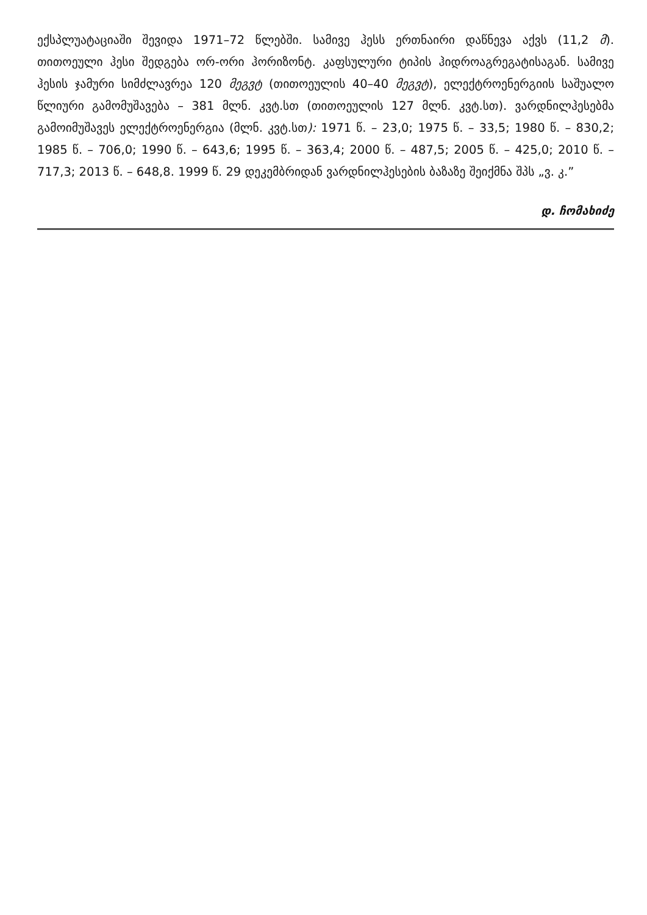ექსპლუატაციაში შევიდა 1971–72 წლებში. სამივე ჰესს ერთნაირი დაწნევა აქვს (11,2 მ). თითოეული ჰესი შედგება ორ-ორი ჰორიზონტ. კაფსულური ტიპის ჰიდროაგრეგატისაგან. სამივე ჰესის ჯამური სიმძლავრეა 120 მეგვტ (თითოეულის 40–40 მეგვტ), ელექტროენერგიის საშუალო წლიური გამომუშავება – 381 მლნ. კვტ.სთ (თითოეულის 127 მლნ. კვტ.სთ). ვარდნილჰესებმა გამოიმუშავეს ელექტროენერგია (მლნ. კვტ.სთ): 1971 წ. – 23,0; 1975 წ. – 33,5; 1980 წ. – 830,2; 1985 წ. – 706,0; 1990 წ. – 643,6; 1995 წ. – 363,4; 2000 წ. – 487,5; 2005 წ. – 425,0; 2010 წ. – 717,3; 2013 წ. – 648,8. 1999 წ. 29 დეკემბრიდან ვარდნილჰესების ბაზაზე შეიქმნა შპს „ვ. კ.”
დ. ჩომახიძე